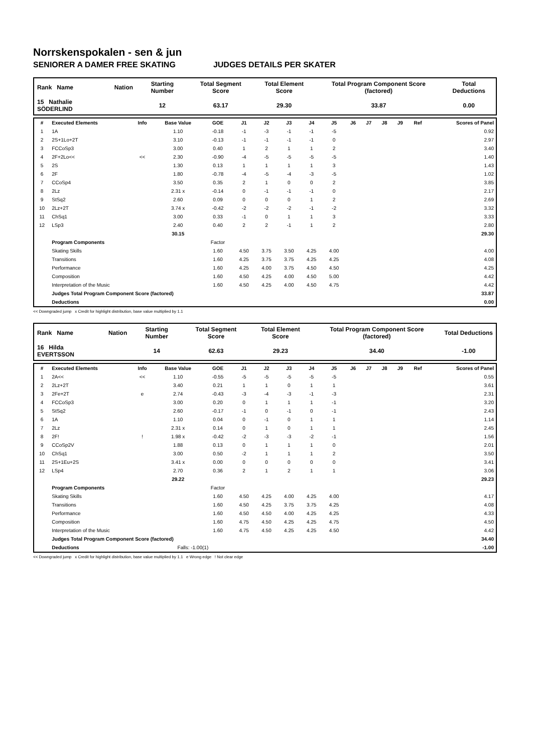Norrskenspokalen - sen & jun
SENIORER A DAMER FREE SKATING JUDGES DETAILS PER SKATER
| Rank Name | Nation | Starting Number | Total Segment Score | Total Element Score | Total Program Component Score (factored) | Total Deductions |
| 15 Nathalie SÖDERLIND | | 12 | 63.17 | 29.30 | 33.87 | 0.00 |
| # | Executed Elements | Info | Base Value | GOE | J1 | J2 | J3 | J4 | J5 | J6 | J7 | J8 | J9 | Ref | Scores of Panel |
| --- | --- | --- | --- | --- | --- | --- | --- | --- | --- | --- | --- | --- | --- | --- | --- |
| 1 | 1A | | 1.10 | -0.18 | -1 | -3 | -1 | -1 | -5 | | | | | | 0.92 |
| 2 | 2S+1Lo+2T | | 3.10 | -0.13 | -1 | -1 | -1 | -1 | 0 | | | | | | 2.97 |
| 3 | FCCoSp3 | | 3.00 | 0.40 | 1 | 2 | 1 | 1 | 2 | | | | | | 3.40 |
| 4 | 2F+2Lo<< | << | 2.30 | -0.90 | -4 | -5 | -5 | -5 | -5 | | | | | | 1.40 |
| 5 | 2S | | 1.30 | 0.13 | 1 | 1 | 1 | 1 | 3 | | | | | | 1.43 |
| 6 | 2F | | 1.80 | -0.78 | -4 | -5 | -4 | -3 | -5 | | | | | | 1.02 |
| 7 | CCoSp4 | | 3.50 | 0.35 | 2 | 1 | 0 | 0 | 2 | | | | | | 3.85 |
| 8 | 2Lz | | 2.31 x | -0.14 | 0 | -1 | -1 | -1 | 0 | | | | | | 2.17 |
| 9 | StSq2 | | 2.60 | 0.09 | 0 | 0 | 0 | 1 | 2 | | | | | | 2.69 |
| 10 | 2Lz+2T | | 3.74 x | -0.42 | -2 | -2 | -2 | -1 | -2 | | | | | | 3.32 |
| 11 | ChSq1 | | 3.00 | 0.33 | -1 | 0 | 1 | 1 | 3 | | | | | | 3.33 |
| 12 | LSp3 | | 2.40 | 0.40 | 2 | 2 | -1 | 1 | 2 | | | | | | 2.80 |
| | | | 30.15 | | | | | | | | | | | | 29.30 |
| | Program Components | | | Factor | | | | | | | | | | | |
| | Skating Skills | | | 1.60 | 4.50 | 3.75 | 3.50 | 4.25 | 4.00 | | | | | | 4.00 |
| | Transitions | | | 1.60 | 4.25 | 3.75 | 3.75 | 4.25 | 4.25 | | | | | | 4.08 |
| | Performance | | | 1.60 | 4.25 | 4.00 | 3.75 | 4.50 | 4.50 | | | | | | 4.25 |
| | Composition | | | 1.60 | 4.50 | 4.25 | 4.00 | 4.50 | 5.00 | | | | | | 4.42 |
| | Interpretation of the Music | | | 1.60 | 4.50 | 4.25 | 4.00 | 4.50 | 4.75 | | | | | | 4.42 |
| | Judges Total Program Component Score (factored) | | | | | | | | | | | | | | 33.87 |
| | Deductions | | | | | | | | | | | | | | 0.00 |
<< Downgraded jump x Credit for highlight distribution, base value multiplied by 1.1
| Rank Name | Nation | Starting Number | Total Segment Score | Total Element Score | Total Program Component Score (factored) | Total Deductions |
| 16 Hilda EVERTSSON | | 14 | 62.63 | 29.23 | 34.40 | -1.00 |
| # | Executed Elements | Info | Base Value | GOE | J1 | J2 | J3 | J4 | J5 | J6 | J7 | J8 | J9 | Ref | Scores of Panel |
| --- | --- | --- | --- | --- | --- | --- | --- | --- | --- | --- | --- | --- | --- | --- | --- |
| 1 | 2A<< | << | 1.10 | -0.55 | -5 | -5 | -5 | -5 | -5 | | | | | | 0.55 |
| 2 | 2Lz+2T | | 3.40 | 0.21 | 1 | 1 | 0 | 1 | 1 | | | | | | 3.61 |
| 3 | 2Fe+2T | e | 2.74 | -0.43 | -3 | -4 | -3 | -1 | -3 | | | | | | 2.31 |
| 4 | FCCoSp3 | | 3.00 | 0.20 | 0 | 1 | 1 | 1 | -1 | | | | | | 3.20 |
| 5 | StSq2 | | 2.60 | -0.17 | -1 | 0 | -1 | 0 | -1 | | | | | | 2.43 |
| 6 | 1A | | 1.10 | 0.04 | 0 | -1 | 0 | 1 | 1 | | | | | | 1.14 |
| 7 | 2Lz | | 2.31 x | 0.14 | 0 | 1 | 0 | 1 | 1 | | | | | | 2.45 |
| 8 | 2F! | ! | 1.98 x | -0.42 | -2 | -3 | -3 | -2 | -1 | | | | | | 1.56 |
| 9 | CCoSp2V | | 1.88 | 0.13 | 0 | 1 | 1 | 1 | 0 | | | | | | 2.01 |
| 10 | ChSq1 | | 3.00 | 0.50 | -2 | 1 | 1 | 1 | 2 | | | | | | 3.50 |
| 11 | 2S+1Eu+2S | | 3.41 x | 0.00 | 0 | 0 | 0 | 0 | 0 | | | | | | 3.41 |
| 12 | LSp4 | | 2.70 | 0.36 | 2 | 1 | 2 | 1 | 1 | | | | | | 3.06 |
| | | | 29.22 | | | | | | | | | | | | 29.23 |
| | Program Components | | | Factor | | | | | | | | | | | |
| | Skating Skills | | | 1.60 | 4.50 | 4.25 | 4.00 | 4.25 | 4.00 | | | | | | 4.17 |
| | Transitions | | | 1.60 | 4.50 | 4.25 | 3.75 | 3.75 | 4.25 | | | | | | 4.08 |
| | Performance | | | 1.60 | 4.50 | 4.50 | 4.00 | 4.25 | 4.25 | | | | | | 4.33 |
| | Composition | | | 1.60 | 4.75 | 4.50 | 4.25 | 4.25 | 4.75 | | | | | | 4.50 |
| | Interpretation of the Music | | | 1.60 | 4.75 | 4.50 | 4.25 | 4.25 | 4.50 | | | | | | 4.42 |
| | Judges Total Program Component Score (factored) | | | | | | | | | | | | | | 34.40 |
| | Deductions | | Falls: -1.00(1) | | | | | | | | | | | | -1.00 |
<< Downgraded jump x Credit for highlight distribution, base value multiplied by 1.1 e Wrong edge ! Not clear edge